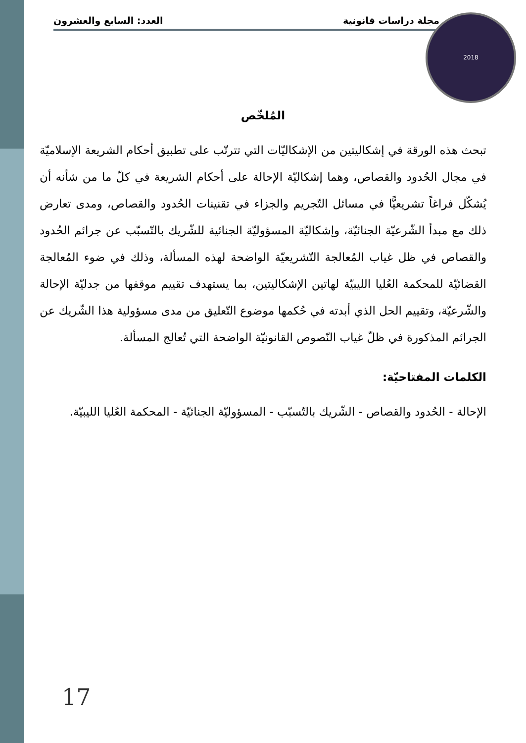مجلة دراسات قانونية العدد: السابع والعشرون 2018
المُلخّص
تبحث هذه الورقة في إشكاليتين من الإشكاليّات التي تترتّب على تطبيق أحكام الشريعة الإسلاميّة في مجال الحُدود والقصاص، وهما إشكاليّة الإحالة على أحكام الشريعة في كلّ ما من شأنه أن يُشكّل فراغاً تشريعيًّا في مسائل التّجريم والجزاء في تقنينات الحُدود والقصاص، ومدى تعارض ذلك مع مبدأ الشّرعيّة الجنائيّة، وإشكاليّة المسؤوليّة الجنائية للشّريك بالتّسبّب عن جرائم الحُدود والقصاص في ظل غياب المُعالجة التّشريعيّة الواضحة لهذه المسألة، وذلك في ضوء المُعالجة القضائيّة للمحكمة العُليا الليبيّة لهاتين الإشكاليتين، بما يستهدف تقييم موقفها من جدليّة الإحالة والشّرعيّة، وتقييم الحل الذي أبدته في حُكمها موضوع التّعليق من مدى مسؤولية هذا الشّريك عن الجرائم المذكورة في ظلّ غياب النّصوص القانونيّة الواضحة التي تُعالج المسألة.
الكلمات المفتاحيّة:
الإحالة - الحُدود والقصاص - الشّريك بالتّسبّب - المسؤوليّة الجنائيّة - المحكمة العُليا الليبيّة.
17